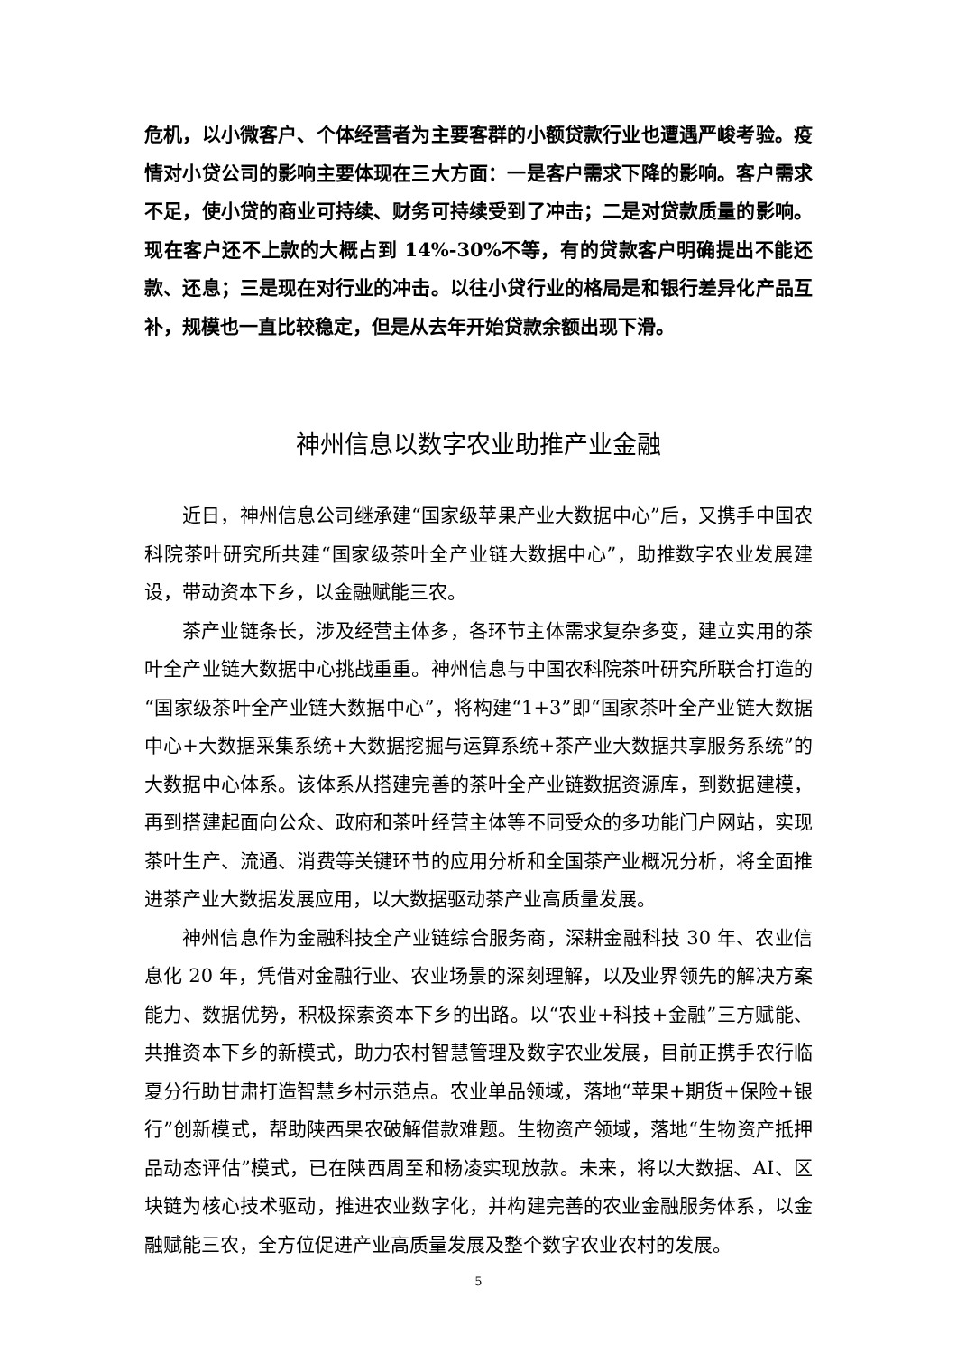危机，以小微客户、个体经营者为主要客群的小额贷款行业也遭遇严峻考验。疫情对小贷公司的影响主要体现在三大方面：一是客户需求下降的影响。客户需求不足，使小贷的商业可持续、财务可持续受到了冲击；二是对贷款质量的影响。现在客户还不上款的大概占到 14%-30%不等，有的贷款客户明确提出不能还款、还息；三是现在对行业的冲击。以往小贷行业的格局是和银行差异化产品互补，规模也一直比较稳定，但是从去年开始贷款余额出现下滑。
神州信息以数字农业助推产业金融
近日，神州信息公司继承建“国家级苹果产业大数据中心”后，又携手中国农科院茶叶研究所共建“国家级茶叶全产业链大数据中心”，助推数字农业发展建设，带动资本下乡，以金融赋能三农。
茶产业链条长，涉及经营主体多，各环节主体需求复杂多变，建立实用的茶叶全产业链大数据中心挑战重重。神州信息与中国农科院茶叶研究所联合打造的“国家级茶叶全产业链大数据中心”，将构建“1+3”即“国家茶叶全产业链大数据中心+大数据采集系统+大数据挖掘与运算系统+茶产业大数据共享服务系统”的大数据中心体系。该体系从搭建完善的茶叶全产业链数据资源库，到数据建模，再到搭建起面向公众、政府和茶叶经营主体等不同受众的多功能门户网站，实现茶叶生产、流通、消费等关键环节的应用分析和全国茶产业概况分析，将全面推进茶产业大数据发展应用，以大数据驱动茶产业高质量发展。
神州信息作为金融科技全产业链综合服务商，深耕金融科技 30 年、农业信息化 20 年，凭借对金融行业、农业场景的深刻理解，以及业界领先的解决方案能力、数据优势，积极探索资本下乡的出路。以“农业+科技+金融”三方赋能、共推资本下乡的新模式，助力农村智慧管理及数字农业发展，目前正携手农行临夏分行助甘肃打造智慧乡村示范点。农业单品领域，落地“苹果+期货+保险+银行”创新模式，帮助陕西果农破解借款难题。生物资产领域，落地“生物资产抵押品动态评估”模式，已在陕西周至和杨凌实现放款。未来，将以大数据、AI、区块链为核心技术驱动，推进农业数字化，并构建完善的农业金融服务体系，以金融赋能三农，全方位促进产业高质量发展及整个数字农业农村的发展。
5